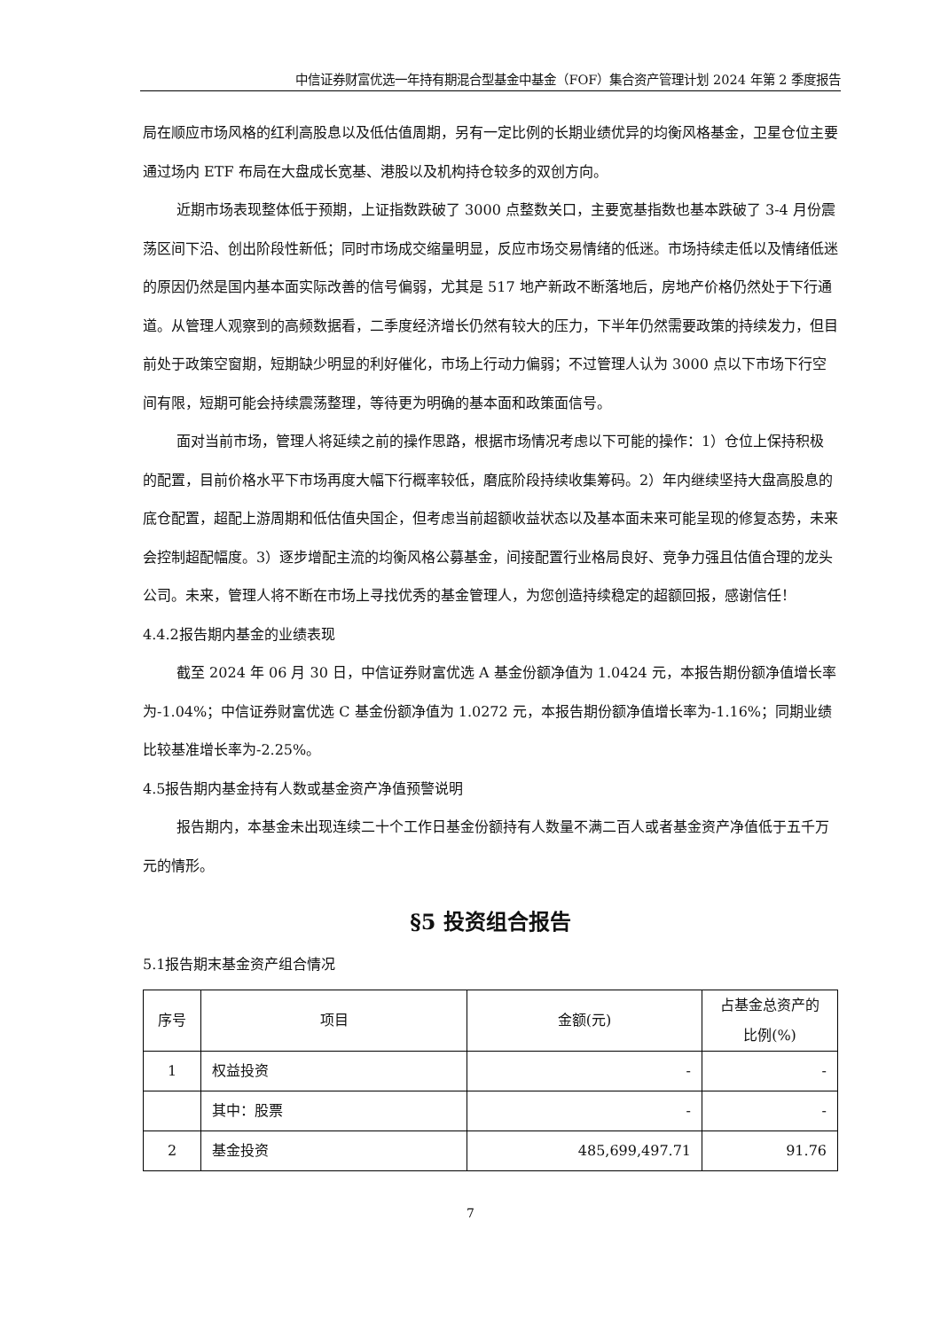中信证券财富优选一年持有期混合型基金中基金（FOF）集合资产管理计划 2024 年第 2 季度报告
局在顺应市场风格的红利高股息以及低估值周期，另有一定比例的长期业绩优异的均衡风格基金，卫星仓位主要通过场内 ETF 布局在大盘成长宽基、港股以及机构持仓较多的双创方向。
近期市场表现整体低于预期，上证指数跌破了 3000 点整数关口，主要宽基指数也基本跌破了 3-4 月份震荡区间下沿、创出阶段性新低；同时市场成交缩量明显，反应市场交易情绪的低迷。市场持续走低以及情绪低迷的原因仍然是国内基本面实际改善的信号偏弱，尤其是 517 地产新政不断落地后，房地产价格仍然处于下行通道。从管理人观察到的高频数据看，二季度经济增长仍然有较大的压力，下半年仍然需要政策的持续发力，但目前处于政策空窗期，短期缺少明显的利好催化，市场上行动力偏弱；不过管理人认为 3000 点以下市场下行空间有限，短期可能会持续震荡整理，等待更为明确的基本面和政策面信号。
面对当前市场，管理人将延续之前的操作思路，根据市场情况考虑以下可能的操作：1）仓位上保持积极的配置，目前价格水平下市场再度大幅下行概率较低，磨底阶段持续收集筹码。2）年内继续坚持大盘高股息的底仓配置，超配上游周期和低估值央国企，但考虑当前超额收益状态以及基本面未来可能呈现的修复态势，未来会控制超配幅度。3）逐步增配主流的均衡风格公募基金，间接配置行业格局良好、竞争力强且估值合理的龙头公司。未来，管理人将不断在市场上寻找优秀的基金管理人，为您创造持续稳定的超额回报，感谢信任！
4.4.2报告期内基金的业绩表现
截至 2024 年 06 月 30 日，中信证券财富优选 A 基金份额净值为 1.0424 元，本报告期份额净值增长率为-1.04%；中信证券财富优选 C 基金份额净值为 1.0272 元，本报告期份额净值增长率为-1.16%；同期业绩比较基准增长率为-2.25%。
4.5报告期内基金持有人数或基金资产净值预警说明
报告期内，本基金未出现连续二十个工作日基金份额持有人数量不满二百人或者基金资产净值低于五千万元的情形。
§5 投资组合报告
5.1报告期末基金资产组合情况
| 序号 | 项目 | 金额(元) | 占基金总资产的 比例(%) |
| --- | --- | --- | --- |
| 1 | 权益投资 | - | - |
| | 其中：股票 | - | - |
| 2 | 基金投资 | 485,699,497.71 | 91.76 |
7